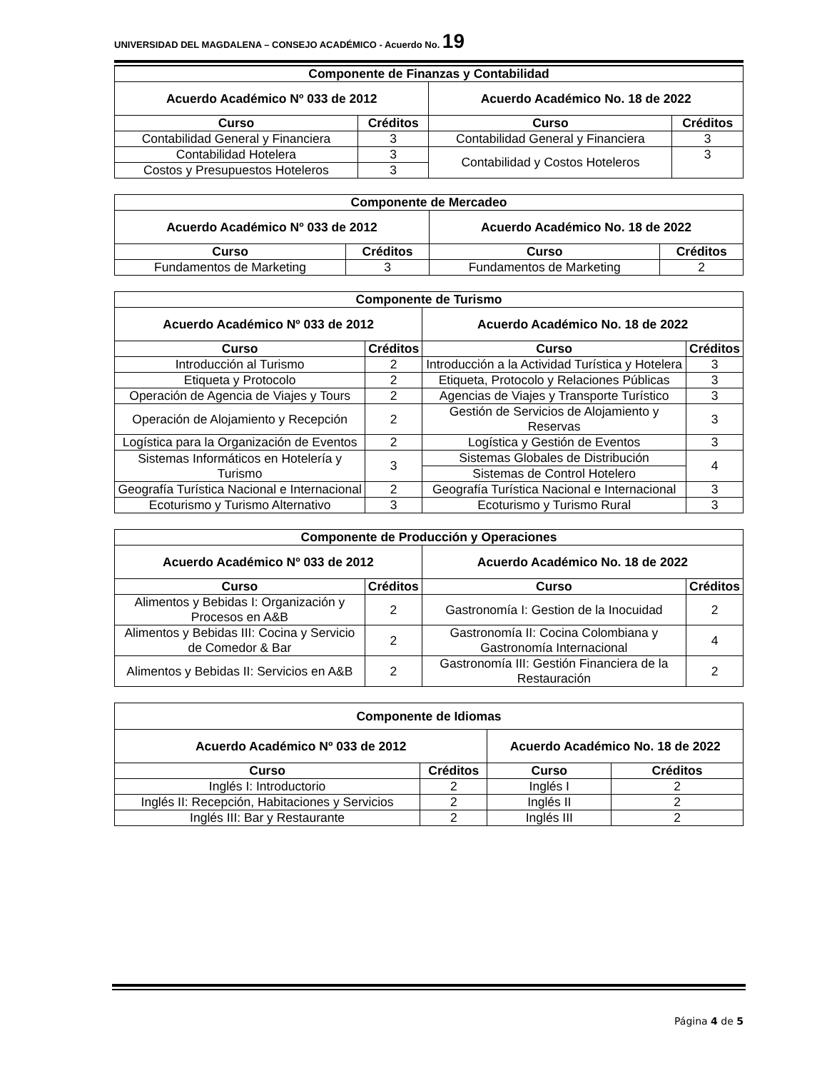UNIVERSIDAD DEL MAGDALENA – CONSEJO ACADÉMICO - Acuerdo No. 19
| Componente de Finanzas y Contabilidad | | | |
| --- | --- | --- | --- |
| Acuerdo Académico Nº 033 de 2012 | | Acuerdo Académico No. 18 de 2022 | |
| Curso | Créditos | Curso | Créditos |
| Contabilidad General y Financiera | 3 | Contabilidad General y Financiera | 3 |
| Contabilidad Hotelera | 3 | Contabilidad y Costos Hoteleros | 3 |
| Costos y Presupuestos Hoteleros | 3 | | |
| Componente de Mercadeo | | | |
| --- | --- | --- | --- |
| Acuerdo Académico Nº 033 de 2012 | | Acuerdo Académico No. 18 de 2022 | |
| Curso | Créditos | Curso | Créditos |
| Fundamentos de Marketing | 3 | Fundamentos de Marketing | 2 |
| Componente de Turismo | | | |
| --- | --- | --- | --- |
| Acuerdo Académico Nº 033 de 2012 | | Acuerdo Académico No. 18 de 2022 | |
| Curso | Créditos | Curso | Créditos |
| Introducción al Turismo | 2 | Introducción a la Actividad Turística y Hotelera | 3 |
| Etiqueta y Protocolo | 2 | Etiqueta, Protocolo y Relaciones Públicas | 3 |
| Operación de Agencia de Viajes y Tours | 2 | Agencias de Viajes y Transporte Turístico | 3 |
| Operación de Alojamiento y Recepción | 2 | Gestión de Servicios de Alojamiento y Reservas | 3 |
| Logística para la Organización de Eventos | 2 | Logística y Gestión de Eventos | 3 |
| Sistemas Informáticos en Hotelería y Turismo | 3 | Sistemas Globales de Distribución | 4 |
| | | Sistemas de Control Hotelero | |
| Geografía Turística Nacional e Internacional | 2 | Geografía Turística Nacional e Internacional | 3 |
| Ecoturismo y Turismo Alternativo | 3 | Ecoturismo y Turismo Rural | 3 |
| Componente de Producción y Operaciones | | | |
| --- | --- | --- | --- |
| Acuerdo Académico Nº 033 de 2012 | | Acuerdo Académico No. 18 de 2022 | |
| Curso | Créditos | Curso | Créditos |
| Alimentos y Bebidas I: Organización y Procesos en A&B | 2 | Gastronomía I: Gestion de la Inocuidad | 2 |
| Alimentos y Bebidas III: Cocina y Servicio de Comedor & Bar | 2 | Gastronomía II: Cocina Colombiana y Gastronomía Internacional | 4 |
| Alimentos y Bebidas II: Servicios en A&B | 2 | Gastronomía III: Gestión Financiera de la Restauración | 2 |
| Componente de Idiomas | | | |
| --- | --- | --- | --- |
| Acuerdo Académico Nº 033 de 2012 | | Acuerdo Académico No. 18 de 2022 | |
| Curso | Créditos | Curso | Créditos |
| Inglés I: Introductorio | 2 | Inglés I | 2 |
| Inglés II: Recepción, Habitaciones y Servicios | 2 | Inglés II | 2 |
| Inglés III: Bar y Restaurante | 2 | Inglés III | 2 |
Página 4 de 5